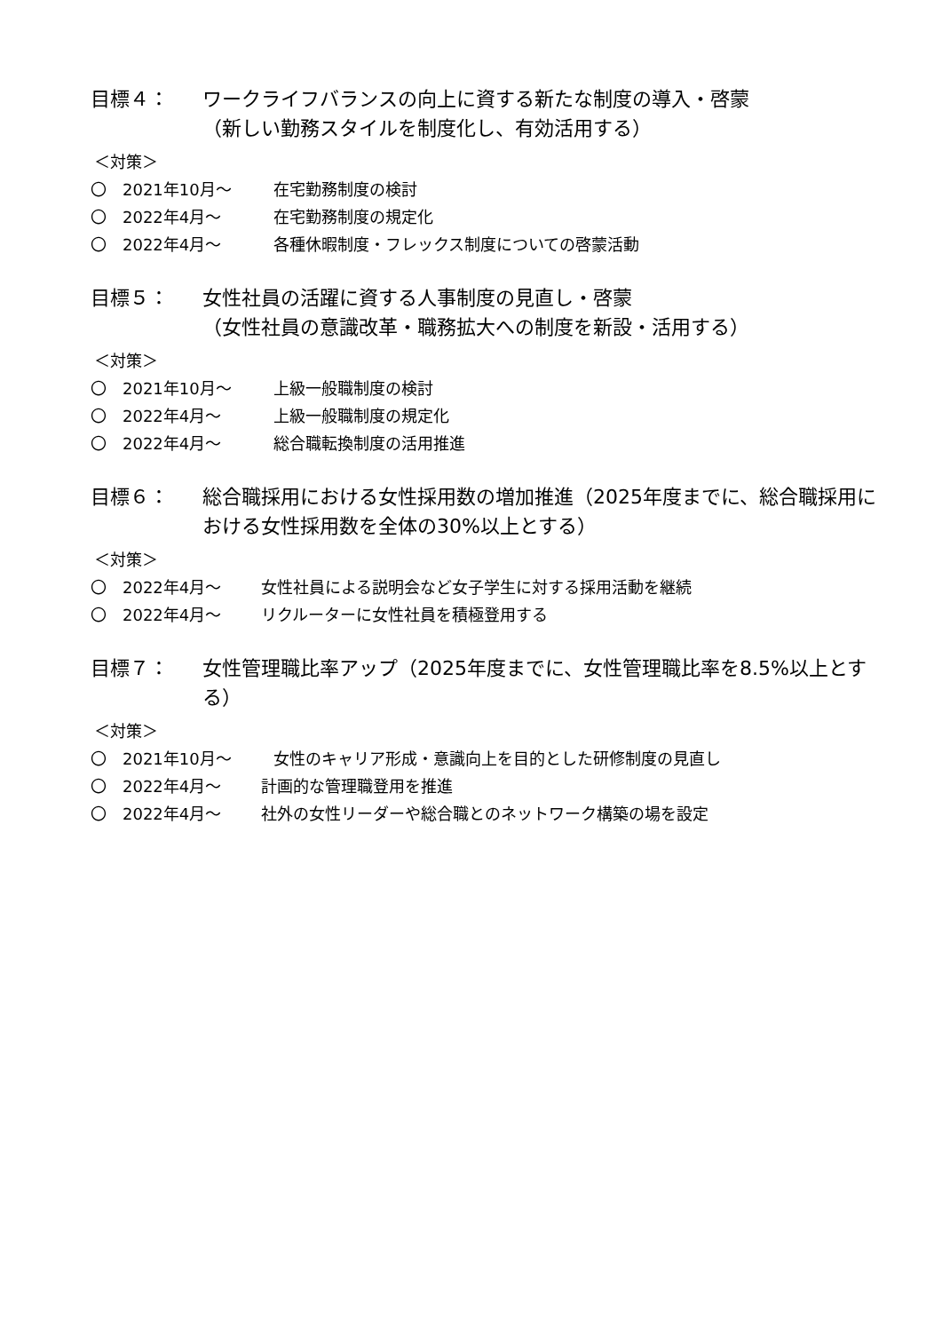目標４： ワークライフバランスの向上に資する新たな制度の導入・啓蒙
（新しい勤務スタイルを制度化し、有効活用する）
＜対策＞
〇 2021年10月～ 在宅勤務制度の検討
〇 2022年4月～ 在宅勤務制度の規定化
〇 2022年4月～ 各種休暇制度・フレックス制度についての啓蒙活動
目標５： 女性社員の活躍に資する人事制度の見直し・啓蒙
（女性社員の意識改革・職務拡大への制度を新設・活用する）
＜対策＞
〇 2021年10月～ 上級一般職制度の検討
〇 2022年4月～ 上級一般職制度の規定化
〇 2022年4月～ 総合職転換制度の活用推進
目標６： 総合職採用における女性採用数の増加推進（2025年度までに、総合職採用における女性採用数を全体の30%以上とする）
＜対策＞
〇 2022年4月～ 女性社員による説明会など女子学生に対する採用活動を継続
〇 2022年4月～ リクルーターに女性社員を積極登用する
目標７： 女性管理職比率アップ（2025年度までに、女性管理職比率を8.5%以上とする）
＜対策＞
〇 2021年10月～ 女性のキャリア形成・意識向上を目的とした研修制度の見直し
〇 2022年4月～ 計画的な管理職登用を推進
〇 2022年4月～ 社外の女性リーダーや総合職とのネットワーク構築の場を設定